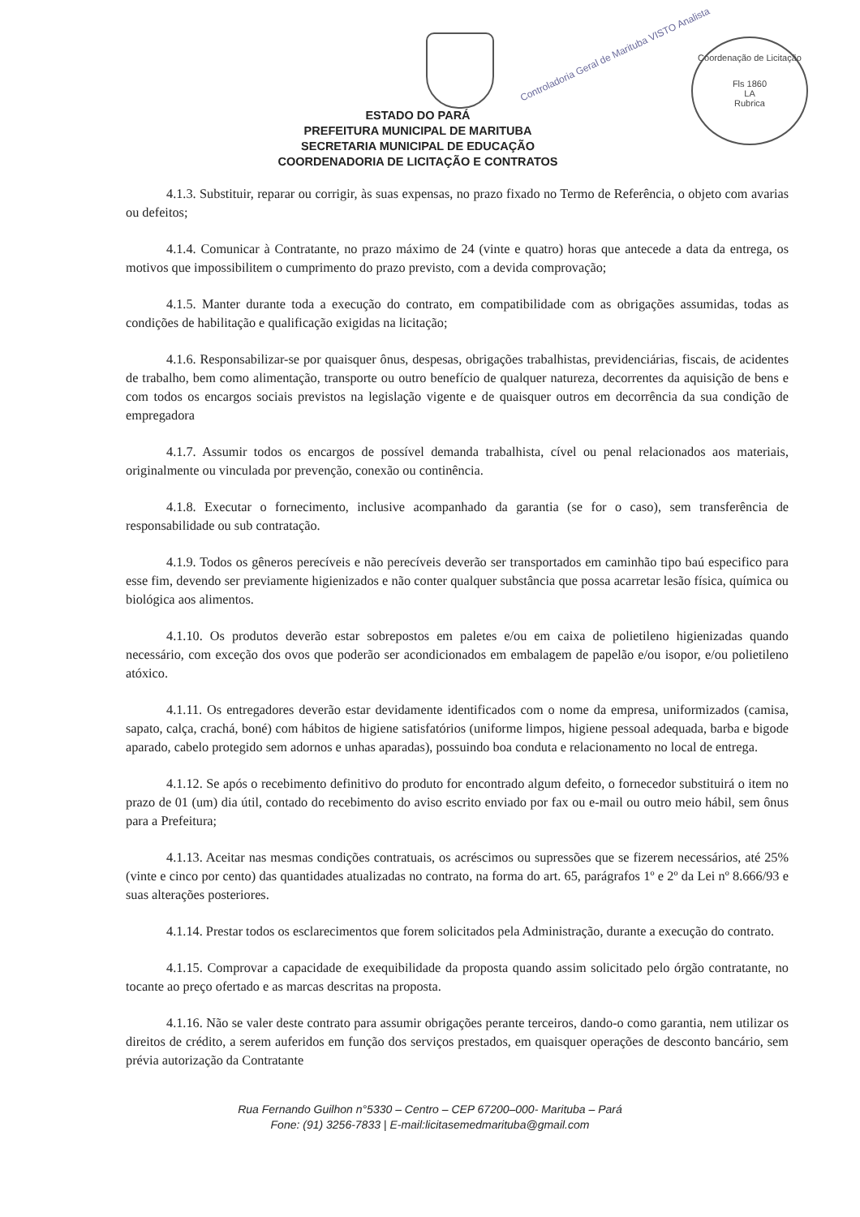Controladoria Geral de Marituba VISTO Analista
Coordenação de Licitação
Fls 1860
LA
Rubrica
ESTADO DO PARÁ
PREFEITURA MUNICIPAL DE MARITUBA
SECRETARIA MUNICIPAL DE EDUCAÇÃO
COORDENADORIA DE LICITAÇÃO E CONTRATOS
4.1.3. Substituir, reparar ou corrigir, às suas expensas, no prazo fixado no Termo de Referência, o objeto com avarias ou defeitos;
4.1.4. Comunicar à Contratante, no prazo máximo de 24 (vinte e quatro) horas que antecede a data da entrega, os motivos que impossibilitem o cumprimento do prazo previsto, com a devida comprovação;
4.1.5. Manter durante toda a execução do contrato, em compatibilidade com as obrigações assumidas, todas as condições de habilitação e qualificação exigidas na licitação;
4.1.6. Responsabilizar-se por quaisquer ônus, despesas, obrigações trabalhistas, previdenciárias, fiscais, de acidentes de trabalho, bem como alimentação, transporte ou outro benefício de qualquer natureza, decorrentes da aquisição de bens e com todos os encargos sociais previstos na legislação vigente e de quaisquer outros em decorrência da sua condição de empregadora
4.1.7. Assumir todos os encargos de possível demanda trabalhista, cível ou penal relacionados aos materiais, originalmente ou vinculada por prevenção, conexão ou continência.
4.1.8. Executar o fornecimento, inclusive acompanhado da garantia (se for o caso), sem transferência de responsabilidade ou sub contratação.
4.1.9. Todos os gêneros perecíveis e não perecíveis deverão ser transportados em caminhão tipo baú especifico para esse fim, devendo ser previamente higienizados e não conter qualquer substância que possa acarretar lesão física, química ou biológica aos alimentos.
4.1.10. Os produtos deverão estar sobrepostos em paletes e/ou em caixa de polietileno higienizadas quando necessário, com exceção dos ovos que poderão ser acondicionados em embalagem de papelão e/ou isopor, e/ou polietileno atóxico.
4.1.11. Os entregadores deverão estar devidamente identificados com o nome da empresa, uniformizados (camisa, sapato, calça, crachá, boné) com hábitos de higiene satisfatórios (uniforme limpos, higiene pessoal adequada, barba e bigode aparado, cabelo protegido sem adornos e unhas aparadas), possuindo boa conduta e relacionamento no local de entrega.
4.1.12. Se após o recebimento definitivo do produto for encontrado algum defeito, o fornecedor substituirá o item no prazo de 01 (um) dia útil, contado do recebimento do aviso escrito enviado por fax ou e-mail ou outro meio hábil, sem ônus para a Prefeitura;
4.1.13. Aceitar nas mesmas condições contratuais, os acréscimos ou supressões que se fizerem necessários, até 25% (vinte e cinco por cento) das quantidades atualizadas no contrato, na forma do art. 65, parágrafos 1º e 2º da Lei nº 8.666/93 e suas alterações posteriores.
4.1.14. Prestar todos os esclarecimentos que forem solicitados pela Administração, durante a execução do contrato.
4.1.15. Comprovar a capacidade de exequibilidade da proposta quando assim solicitado pelo órgão contratante, no tocante ao preço ofertado e as marcas descritas na proposta.
4.1.16. Não se valer deste contrato para assumir obrigações perante terceiros, dando-o como garantia, nem utilizar os direitos de crédito, a serem auferidos em função dos serviços prestados, em quaisquer operações de desconto bancário, sem prévia autorização da Contratante
Rua Fernando Guilhon n°5330 – Centro – CEP 67200–000- Marituba – Pará
Fone: (91) 3256-7833 | E-mail:licitasemedmarituba@gmail.com